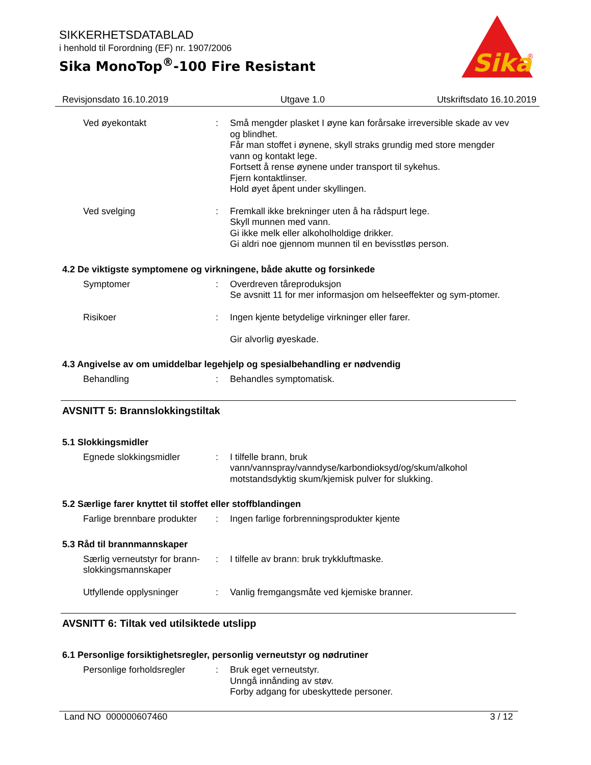SIKKERHETSDATABLAD
i henhold til Forordning (EF) nr. 1907/2006
Sika MonoTop<sup>®</sup>-100 Fire Resistant
Sika
®
Revisjonsdato 16.10.2019 Utgave 1.0 Utskriftsdato 16.10.2019
Ved øyekontakt : Små mengder plasket I øyne kan forårsake irreversible skade av vev og blindhet.
Får man stoffet i øynene, skyll straks grundig med store mengder vann og kontakt lege.
Fortsett å rense øynene under transport til sykehus.
Fjern kontaktlinser.
Hold øyet åpent under skyllingen.
Ved svelging : Fremkall ikke brekninger uten å ha rådspurt lege.
Skyll munnen med vann.
Gi ikke melk eller alkoholholdige drikker.
Gi aldri noe gjennom munnen til en bevisstløs person.
4.2 De viktigste symptomene og virkningene, både akutte og forsinkede
Symptomer : Overdreven tåreproduksjon
Se avsnitt 11 for mer informasjon om helseeffekter og sym-ptomer.
Risikoer : Ingen kjente betydelige virkninger eller farer.
Gir alvorlig øyeskade.
4.3 Angivelse av om umiddelbar legehjelp og spesialbehandling er nødvendig
Behandling : Behandles symptomatisk.
AVSNITT 5: Brannslokkingstiltak
5.1 Slokkingsmidler
Egnede slokkingsmidler : I tilfelle brann, bruk vann/vannspray/vanndyse/karbondioksyd/og/skum/alkohol motstandsdyktig skum/kjemisk pulver for slukking.
5.2 Særlige farer knyttet til stoffet eller stoffblandingen
Farlige brennbare produkter
: Ingen farlige forbrenningsprodukter kjente
5.3 Råd til brannmannskaper
Særlig verneutstyr for brann-slokkingsmannskaper
: I tilfelle av brann: bruk trykkluftmaske.
Utfyllende opplysninger : Vanlig fremgangsmåte ved kjemiske branner.
AVSNITT 6: Tiltak ved utilsiktede utslipp
6.1 Personlige forsiktighetsregler, personlig verneutstyr og nødrutiner
Personlige forholdsregler
: Bruk eget verneutstyr.
Unngå innånding av støv.
Forby adgang for ubeskyttede personer.
Land NO 000000607460 3 / 12